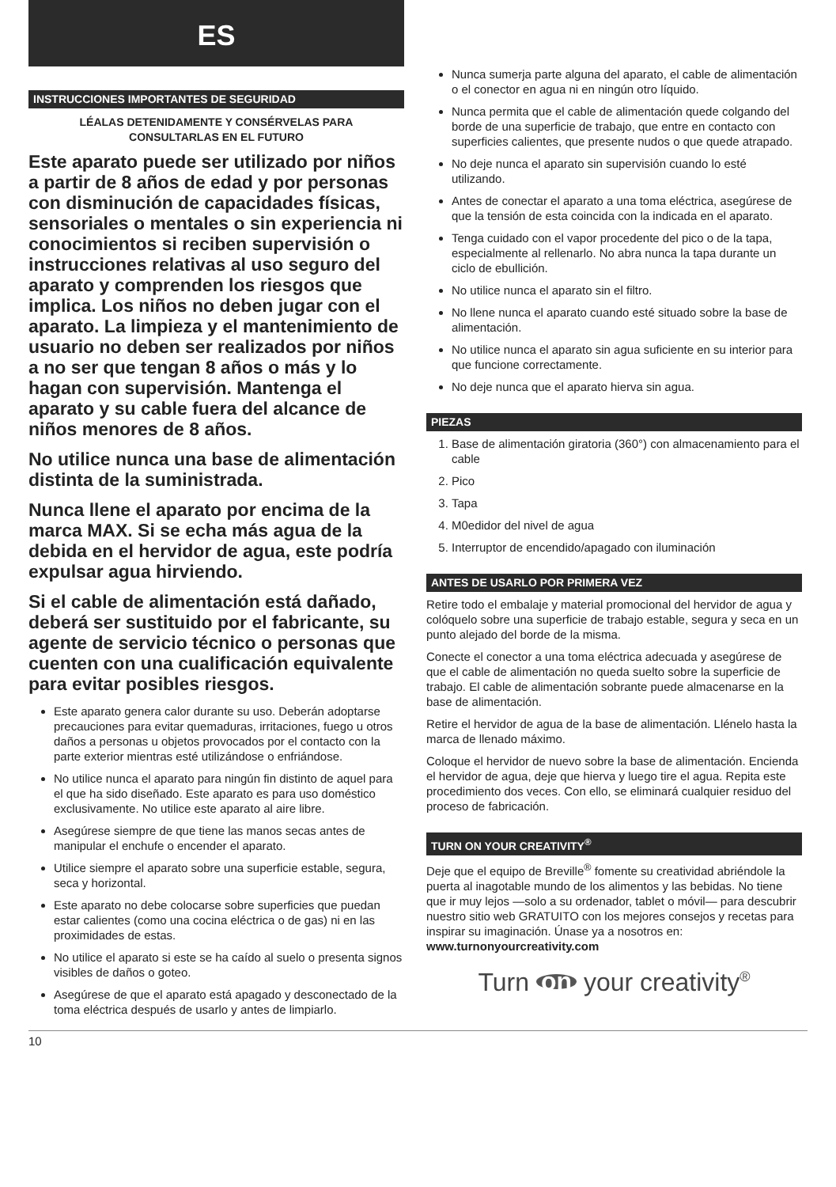ES
INSTRUCCIONES IMPORTANTES DE SEGURIDAD
LÉALAS DETENIDAMENTE Y CONSÉRVELAS PARA
CONSULTARLAS EN EL FUTURO
Este aparato puede ser utilizado por niños a partir de 8 años de edad y por personas con disminución de capacidades físicas, sensoriales o mentales o sin experiencia ni conocimientos si reciben supervisión o instrucciones relativas al uso seguro del aparato y comprenden los riesgos que implica. Los niños no deben jugar con el aparato. La limpieza y el mantenimiento de usuario no deben ser realizados por niños a no ser que tengan 8 años o más y lo hagan con supervisión. Mantenga el aparato y su cable fuera del alcance de niños menores de 8 años.
No utilice nunca una base de alimentación distinta de la suministrada.
Nunca llene el aparato por encima de la marca MAX. Si se echa más agua de la debida en el hervidor de agua, este podría expulsar agua hirviendo.
Si el cable de alimentación está dañado, deberá ser sustituido por el fabricante, su agente de servicio técnico o personas que cuenten con una cualificación equivalente para evitar posibles riesgos.
Este aparato genera calor durante su uso. Deberán adoptarse precauciones para evitar quemaduras, irritaciones, fuego u otros daños a personas u objetos provocados por el contacto con la parte exterior mientras esté utilizándose o enfriándose.
No utilice nunca el aparato para ningún fin distinto de aquel para el que ha sido diseñado. Este aparato es para uso doméstico exclusivamente. No utilice este aparato al aire libre.
Asegúrese siempre de que tiene las manos secas antes de manipular el enchufe o encender el aparato.
Utilice siempre el aparato sobre una superficie estable, segura, seca y horizontal.
Este aparato no debe colocarse sobre superficies que puedan estar calientes (como una cocina eléctrica o de gas) ni en las proximidades de estas.
No utilice el aparato si este se ha caído al suelo o presenta signos visibles de daños o goteo.
Asegúrese de que el aparato está apagado y desconectado de la toma eléctrica después de usarlo y antes de limpiarlo.
Nunca sumerja parte alguna del aparato, el cable de alimentación o el conector en agua ni en ningún otro líquido.
Nunca permita que el cable de alimentación quede colgando del borde de una superficie de trabajo, que entre en contacto con superficies calientes, que presente nudos o que quede atrapado.
No deje nunca el aparato sin supervisión cuando lo esté utilizando.
Antes de conectar el aparato a una toma eléctrica, asegúrese de que la tensión de esta coincida con la indicada en el aparato.
Tenga cuidado con el vapor procedente del pico o de la tapa, especialmente al rellenarlo. No abra nunca la tapa durante un ciclo de ebullición.
No utilice nunca el aparato sin el filtro.
No llene nunca el aparato cuando esté situado sobre la base de alimentación.
No utilice nunca el aparato sin agua suficiente en su interior para que funcione correctamente.
No deje nunca que el aparato hierva sin agua.
PIEZAS
1. Base de alimentación giratoria (360°) con almacenamiento para el cable
2. Pico
3. Tapa
4. M0edidor del nivel de agua
5. Interruptor de encendido/apagado con iluminación
ANTES DE USARLO POR PRIMERA VEZ
Retire todo el embalaje y material promocional del hervidor de agua y colóquelo sobre una superficie de trabajo estable, segura y seca en un punto alejado del borde de la misma.
Conecte el conector a una toma eléctrica adecuada y asegúrese de que el cable de alimentación no queda suelto sobre la superficie de trabajo. El cable de alimentación sobrante puede almacenarse en la base de alimentación.
Retire el hervidor de agua de la base de alimentación. Llénelo hasta la marca de llenado máximo.
Coloque el hervidor de nuevo sobre la base de alimentación. Encienda el hervidor de agua, deje que hierva y luego tire el agua. Repita este procedimiento dos veces. Con ello, se eliminará cualquier residuo del proceso de fabricación.
TURN ON YOUR CREATIVITY<sup>®</sup>
Deje que el equipo de Breville<sup>®</sup> fomente su creatividad abriéndole la puerta al inagotable mundo de los alimentos y las bebidas. No tiene que ir muy lejos —solo a su ordenador, tablet o móvil— para descubrir nuestro sitio web GRATUITO con los mejores consejos y recetas para inspirar su imaginación. Únase ya a nosotros en:
www.turnonyourcreativity.com
Turn on your creativity<sup>®</sup>
10